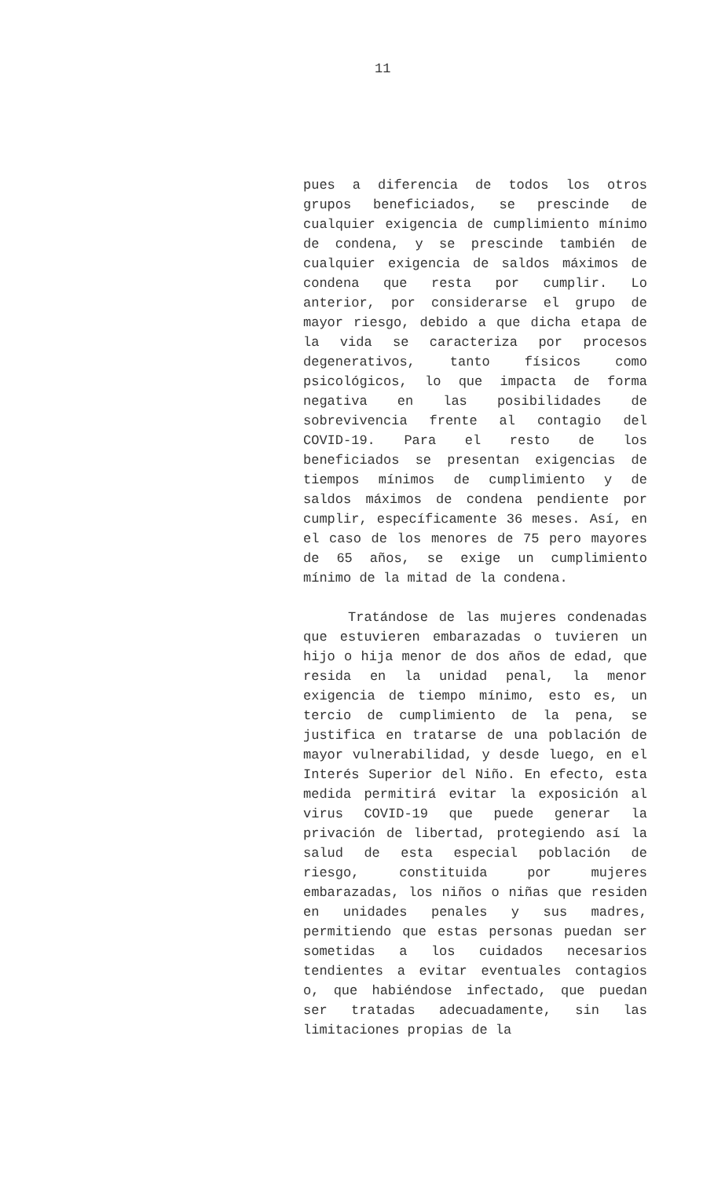11
pues a diferencia de todos los otros grupos beneficiados, se prescinde de cualquier exigencia de cumplimiento mínimo de condena, y se prescinde también de cualquier exigencia de saldos máximos de condena que resta por cumplir. Lo anterior, por considerarse el grupo de mayor riesgo, debido a que dicha etapa de la vida se caracteriza por procesos degenerativos, tanto físicos como psicológicos, lo que impacta de forma negativa en las posibilidades de sobrevivencia frente al contagio del COVID-19. Para el resto de los beneficiados se presentan exigencias de tiempos mínimos de cumplimiento y de saldos máximos de condena pendiente por cumplir, específicamente 36 meses. Así, en el caso de los menores de 75 pero mayores de 65 años, se exige un cumplimiento mínimo de la mitad de la condena.
Tratándose de las mujeres condenadas que estuvieren embarazadas o tuvieren un hijo o hija menor de dos años de edad, que resida en la unidad penal, la menor exigencia de tiempo mínimo, esto es, un tercio de cumplimiento de la pena, se justifica en tratarse de una población de mayor vulnerabilidad, y desde luego, en el Interés Superior del Niño. En efecto, esta medida permitirá evitar la exposición al virus COVID-19 que puede generar la privación de libertad, protegiendo así la salud de esta especial población de riesgo, constituida por mujeres embarazadas, los niños o niñas que residen en unidades penales y sus madres, permitiendo que estas personas puedan ser sometidas a los cuidados necesarios tendientes a evitar eventuales contagios o, que habiéndose infectado, que puedan ser tratadas adecuadamente, sin las limitaciones propias de la